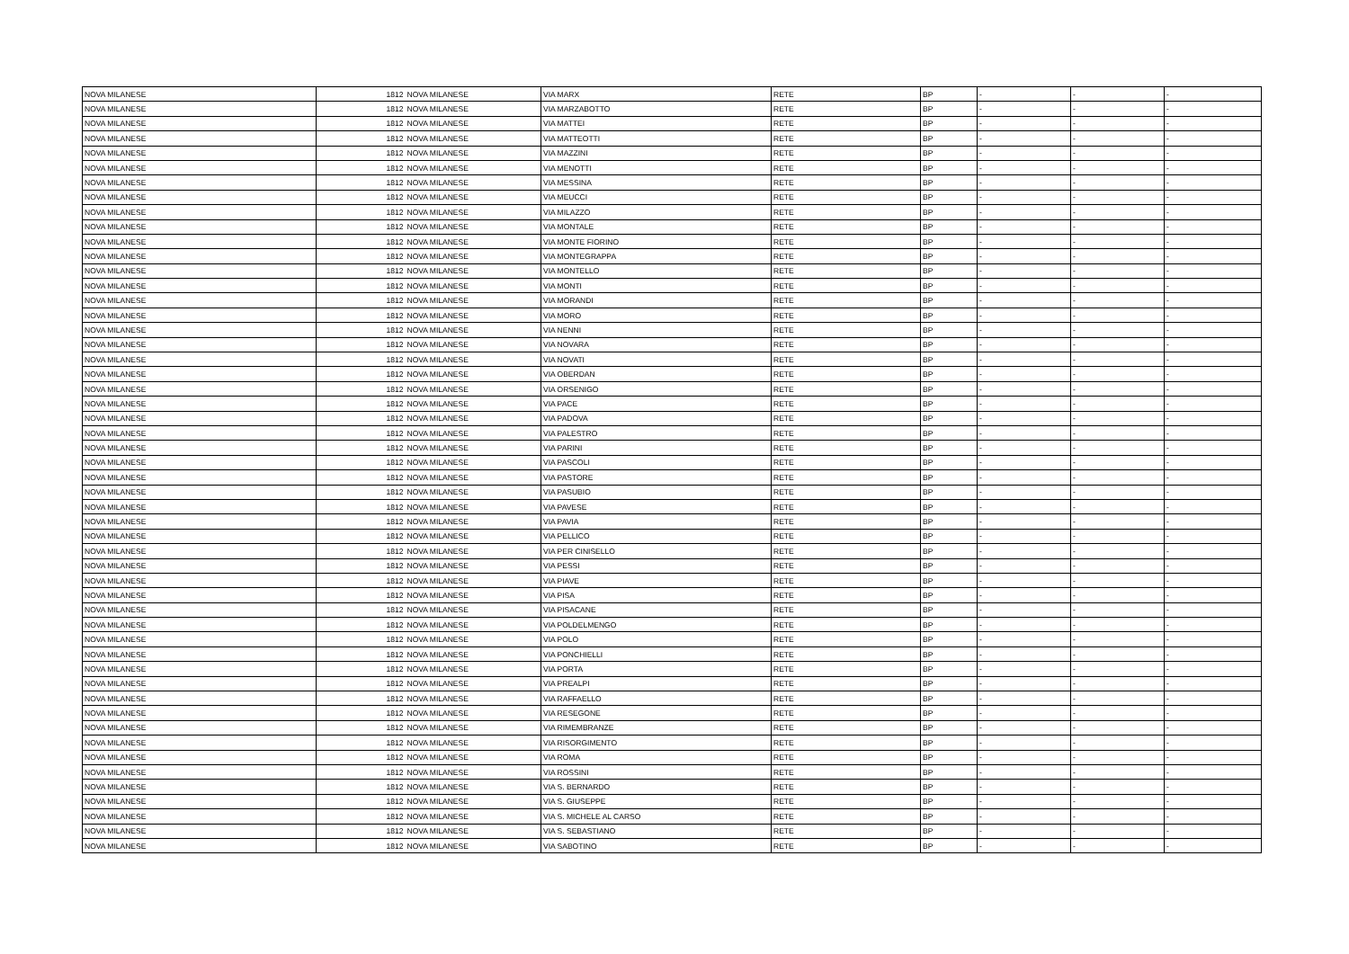| NOVA MILANESE | 1812 | NOVA MILANESE | VIA MARX | RETE | BP | - | - | - |
| NOVA MILANESE | 1812 | NOVA MILANESE | VIA MARZABOTTO | RETE | BP | - | - | - |
| NOVA MILANESE | 1812 | NOVA MILANESE | VIA MATTEI | RETE | BP | - | - | - |
| NOVA MILANESE | 1812 | NOVA MILANESE | VIA MATTEOTTI | RETE | BP | - | - | - |
| NOVA MILANESE | 1812 | NOVA MILANESE | VIA MAZZINI | RETE | BP | - | - | - |
| NOVA MILANESE | 1812 | NOVA MILANESE | VIA MENOTTI | RETE | BP | - | - | - |
| NOVA MILANESE | 1812 | NOVA MILANESE | VIA MESSINA | RETE | BP | - | - | - |
| NOVA MILANESE | 1812 | NOVA MILANESE | VIA MEUCCI | RETE | BP | - | - | - |
| NOVA MILANESE | 1812 | NOVA MILANESE | VIA MILAZZO | RETE | BP | - | - | - |
| NOVA MILANESE | 1812 | NOVA MILANESE | VIA MONTALE | RETE | BP | - | - | - |
| NOVA MILANESE | 1812 | NOVA MILANESE | VIA MONTE FIORINO | RETE | BP | - | - | - |
| NOVA MILANESE | 1812 | NOVA MILANESE | VIA MONTEGRAPPA | RETE | BP | - | - | - |
| NOVA MILANESE | 1812 | NOVA MILANESE | VIA MONTELLO | RETE | BP | - | - | - |
| NOVA MILANESE | 1812 | NOVA MILANESE | VIA MONTI | RETE | BP | - | - | - |
| NOVA MILANESE | 1812 | NOVA MILANESE | VIA MORANDI | RETE | BP | - | - | - |
| NOVA MILANESE | 1812 | NOVA MILANESE | VIA MORO | RETE | BP | - | - | - |
| NOVA MILANESE | 1812 | NOVA MILANESE | VIA NENNI | RETE | BP | - | - | - |
| NOVA MILANESE | 1812 | NOVA MILANESE | VIA NOVARA | RETE | BP | - | - | - |
| NOVA MILANESE | 1812 | NOVA MILANESE | VIA NOVATI | RETE | BP | - | - | - |
| NOVA MILANESE | 1812 | NOVA MILANESE | VIA OBERDAN | RETE | BP | - | - | - |
| NOVA MILANESE | 1812 | NOVA MILANESE | VIA ORSENIGO | RETE | BP | - | - | - |
| NOVA MILANESE | 1812 | NOVA MILANESE | VIA PACE | RETE | BP | - | - | - |
| NOVA MILANESE | 1812 | NOVA MILANESE | VIA PADOVA | RETE | BP | - | - | - |
| NOVA MILANESE | 1812 | NOVA MILANESE | VIA PALESTRO | RETE | BP | - | - | - |
| NOVA MILANESE | 1812 | NOVA MILANESE | VIA PARINI | RETE | BP | - | - | - |
| NOVA MILANESE | 1812 | NOVA MILANESE | VIA PASCOLI | RETE | BP | - | - | - |
| NOVA MILANESE | 1812 | NOVA MILANESE | VIA PASTORE | RETE | BP | - | - | - |
| NOVA MILANESE | 1812 | NOVA MILANESE | VIA PASUBIO | RETE | BP | - | - | - |
| NOVA MILANESE | 1812 | NOVA MILANESE | VIA PAVESE | RETE | BP | - | - | - |
| NOVA MILANESE | 1812 | NOVA MILANESE | VIA PAVIA | RETE | BP | - | - | - |
| NOVA MILANESE | 1812 | NOVA MILANESE | VIA PELLICO | RETE | BP | - | - | - |
| NOVA MILANESE | 1812 | NOVA MILANESE | VIA PER CINISELLO | RETE | BP | - | - | - |
| NOVA MILANESE | 1812 | NOVA MILANESE | VIA PESSI | RETE | BP | - | - | - |
| NOVA MILANESE | 1812 | NOVA MILANESE | VIA PIAVE | RETE | BP | - | - | - |
| NOVA MILANESE | 1812 | NOVA MILANESE | VIA PISA | RETE | BP | - | - | - |
| NOVA MILANESE | 1812 | NOVA MILANESE | VIA PISACANE | RETE | BP | - | - | - |
| NOVA MILANESE | 1812 | NOVA MILANESE | VIA POLDELMENGO | RETE | BP | - | - | - |
| NOVA MILANESE | 1812 | NOVA MILANESE | VIA POLO | RETE | BP | - | - | - |
| NOVA MILANESE | 1812 | NOVA MILANESE | VIA PONCHIELLI | RETE | BP | - | - | - |
| NOVA MILANESE | 1812 | NOVA MILANESE | VIA PORTA | RETE | BP | - | - | - |
| NOVA MILANESE | 1812 | NOVA MILANESE | VIA PREALPI | RETE | BP | - | - | - |
| NOVA MILANESE | 1812 | NOVA MILANESE | VIA RAFFAELLO | RETE | BP | - | - | - |
| NOVA MILANESE | 1812 | NOVA MILANESE | VIA RESEGONE | RETE | BP | - | - | - |
| NOVA MILANESE | 1812 | NOVA MILANESE | VIA RIMEMBRANZE | RETE | BP | - | - | - |
| NOVA MILANESE | 1812 | NOVA MILANESE | VIA RISORGIMENTO | RETE | BP | - | - | - |
| NOVA MILANESE | 1812 | NOVA MILANESE | VIA ROMA | RETE | BP | - | - | - |
| NOVA MILANESE | 1812 | NOVA MILANESE | VIA ROSSINI | RETE | BP | - | - | - |
| NOVA MILANESE | 1812 | NOVA MILANESE | VIA S. BERNARDO | RETE | BP | - | - | - |
| NOVA MILANESE | 1812 | NOVA MILANESE | VIA S. GIUSEPPE | RETE | BP | - | - | - |
| NOVA MILANESE | 1812 | NOVA MILANESE | VIA S. MICHELE AL CARSO | RETE | BP | - | - | - |
| NOVA MILANESE | 1812 | NOVA MILANESE | VIA S. SEBASTIANO | RETE | BP | - | - | - |
| NOVA MILANESE | 1812 | NOVA MILANESE | VIA SABOTINO | RETE | BP | - | - | - |